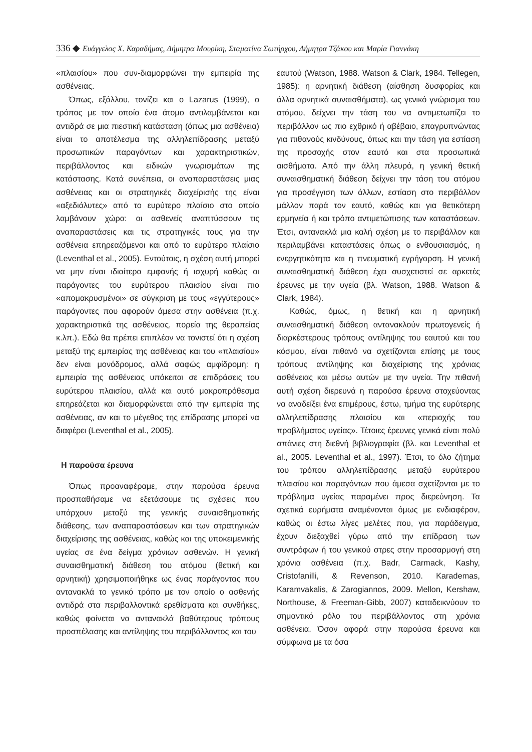336 ◆ Ευάγγελος Χ. Καραδήμας, Δήμητρα Μουρίκη, Σταματίνα Σωτήρχου, Δήμητρα Τζάκου και Μαρία Γιαννάκη
«πλαισίου» που συν-διαμορφώνει την εμπειρία της ασθένειας.
Όπως, εξάλλου, τονίζει και ο Lazarus (1999), ο τρόπος με τον οποίο ένα άτομο αντιλαμβάνεται και αντιδρά σε μια πιεστική κατάσταση (όπως μια ασθένεια) είναι το αποτέλεσμα της αλληλεπίδρασης μεταξύ προσωπικών παραγόντων και χαρακτηριστικών, περιβάλλοντος και ειδικών γνωρισμάτων της κατάστασης. Κατά συνέπεια, οι αναπαραστάσεις μιας ασθένειας και οι στρατηγικές διαχείρισής της είναι «αξεδιάλυτες» από το ευρύτερο πλαίσιο στο οποίο λαμβάνουν χώρα: οι ασθενείς αναπτύσσουν τις αναπαραστάσεις και τις στρατηγικές τους για την ασθένεια επηρεαζόμενοι και από το ευρύτερο πλαίσιο (Leventhal et al., 2005). Εντούτοις, η σχέση αυτή μπορεί να μην είναι ιδιαίτερα εμφανής ή ισχυρή καθώς οι παράγοντες του ευρύτερου πλαισίου είναι πιο «απομακρυσμένοι» σε σύγκριση με τους «εγγύτερους» παράγοντες που αφορούν άμεσα στην ασθένεια (π.χ. χαρακτηριστικά της ασθένειας, πορεία της θεραπείας κ.λπ.). Εδώ θα πρέπει επιπλέον να τονιστεί ότι η σχέση μεταξύ της εμπειρίας της ασθένειας και του «πλαισίου» δεν είναι μονόδρομος, αλλά σαφώς αμφίδρομη: η εμπειρία της ασθένειας υπόκειται σε επιδράσεις του ευρύτερου πλαισίου, αλλά και αυτό μακροπρόθεσμα επηρεάζεται και διαμορφώνεται από την εμπειρία της ασθένειας, αν και το μέγεθος της επίδρασης μπορεί να διαφέρει (Leventhal et al., 2005).
Η παρούσα έρευνα
Όπως προαναφέραμε, στην παρούσα έρευνα προσπαθήσαμε να εξετάσουμε τις σχέσεις που υπάρχουν μεταξύ της γενικής συναισθηματικής διάθεσης, των αναπαραστάσεων και των στρατηγικών διαχείρισης της ασθένειας, καθώς και της υποκειμενικής υγείας σε ένα δείγμα χρόνιων ασθενών. Η γενική συναισθηματική διάθεση του ατόμου (θετική και αρνητική) χρησιμοποιήθηκε ως ένας παράγοντας που αντανακλά το γενικό τρόπο με τον οποίο ο ασθενής αντιδρά στα περιβαλλοντικά ερεθίσματα και συνθήκες, καθώς φαίνεται να αντανακλά βαθύτερους τρόπους προσπέλασης και αντίληψης του περιβάλλοντος και του
εαυτού (Watson, 1988. Watson & Clark, 1984. Tellegen, 1985): η αρνητική διάθεση (αίσθηση δυσφορίας και άλλα αρνητικά συναισθήματα), ως γενικό γνώρισμα του ατόμου, δείχνει την τάση του να αντιμετωπίζει το περιβάλλον ως πιο εχθρικό ή αβέβαιο, επαγρυπνώντας για πιθανούς κινδύνους, όπως και την τάση για εστίαση της προσοχής στον εαυτό και στα προσωπικά αισθήματα. Από την άλλη πλευρά, η γενική θετική συναισθηματική διάθεση δείχνει την τάση του ατόμου για προσέγγιση των άλλων, εστίαση στο περιβάλλον μάλλον παρά τον εαυτό, καθώς και για θετικότερη ερμηνεία ή και τρόπο αντιμετώπισης των καταστάσεων. Έτσι, αντανακλά μια καλή σχέση με το περιβάλλον και περιλαμβάνει καταστάσεις όπως ο ενθουσιασμός, η ενεργητικότητα και η πνευματική εγρήγορση. Η γενική συναισθηματική διάθεση έχει συσχετιστεί σε αρκετές έρευνες με την υγεία (βλ. Watson, 1988. Watson & Clark, 1984).
Καθώς, όμως, η θετική και η αρνητική συναισθηματική διάθεση αντανακλούν πρωτογενείς ή διαρκέστερους τρόπους αντίληψης του εαυτού και του κόσμου, είναι πιθανό να σχετίζονται επίσης με τους τρόπους αντίληψης και διαχείρισης της χρόνιας ασθένειας και μέσω αυτών με την υγεία. Την πιθανή αυτή σχέση διερευνά η παρούσα έρευνα στοχεύοντας να αναδείξει ένα επιμέρους, έστω, τμήμα της ευρύτερης αλληλεπίδρασης πλαισίου και «περιοχής του προβλήματος υγείας». Τέτοιες έρευνες γενικά είναι πολύ σπάνιες στη διεθνή βιβλιογραφία (βλ. και Leventhal et al., 2005. Leventhal et al., 1997). Έτσι, το όλο ζήτημα του τρόπου αλληλεπίδρασης μεταξύ ευρύτερου πλαισίου και παραγόντων που άμεσα σχετίζονται με το πρόβλημα υγείας παραμένει προς διερεύνηση. Τα σχετικά ευρήματα αναμένονται όμως με ενδιαφέρον, καθώς οι έστω λίγες μελέτες που, για παράδειγμα, έχουν διεξαχθεί γύρω από την επίδραση των συντρόφων ή του γενικού στρες στην προσαρμογή στη χρόνια ασθένεια (π.χ. Badr, Carmack, Kashy, Cristofanilli, & Revenson, 2010. Karademas, Karamvakalis, & Zarogiannos, 2009. Mellon, Kershaw, Northouse, & Freeman-Gibb, 2007) καταδεικνύουν το σημαντικό ρόλο του περιβάλλοντος στη χρόνια ασθένεια. Όσον αφορά στην παρούσα έρευνα και σύμφωνα με τα όσα